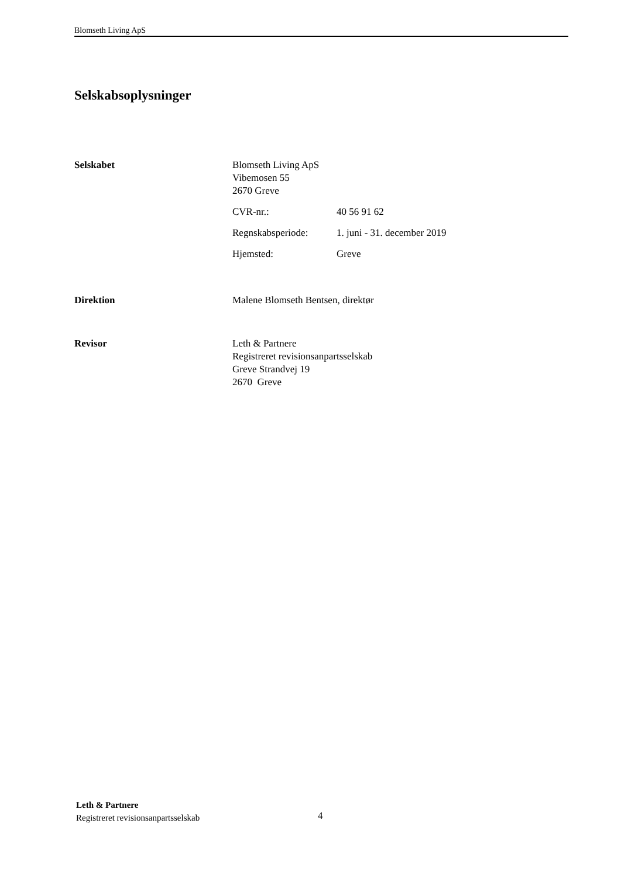Blomseth Living ApS
Selskabsoplysninger
Selskabet Blomseth Living ApS
Vibemosen 55
2670 Greve
CVR-nr.: 40 56 91 62
Regnskabsperiode: 1. juni - 31. december 2019
Hjemsted: Greve
Direktion Malene Blomseth Bentsen, direktør
Revisor Leth & Partnere
Registreret revisionsanpartsselskab
Greve Strandvej 19
2670 Greve
Leth & Partnere
Registreret revisionsanpartsselskab
4